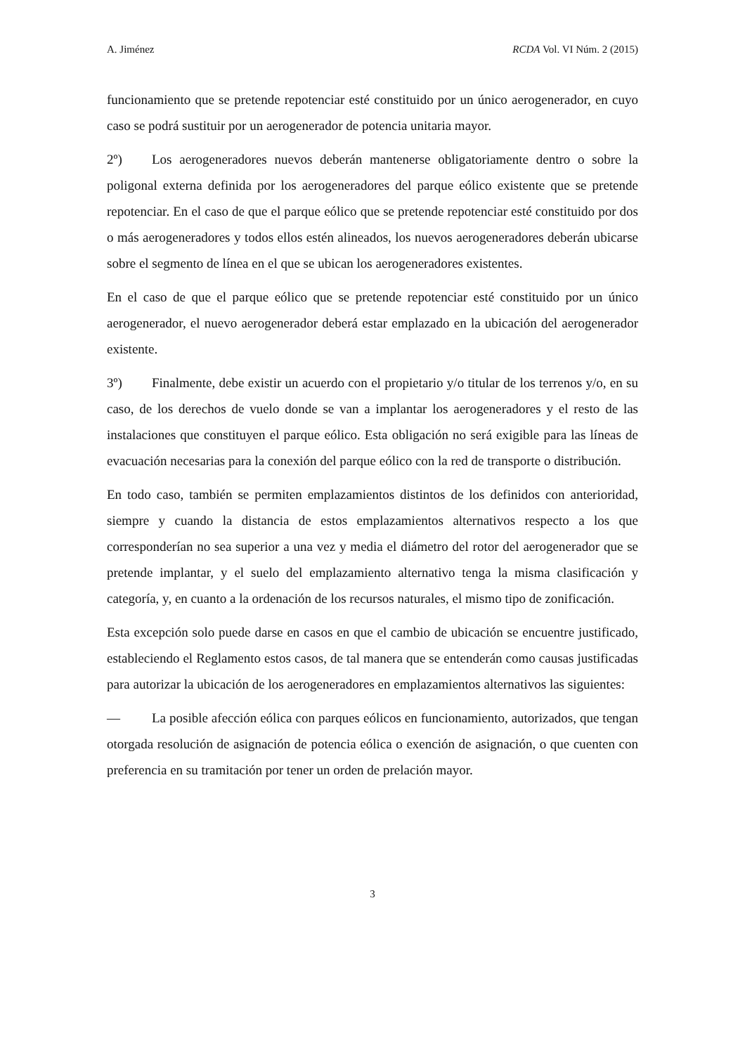A. Jiménez RCDA Vol. VI Núm. 2 (2015)
funcionamiento que se pretende repotenciar esté constituido por un único aerogenerador, en cuyo caso se podrá sustituir por un aerogenerador de potencia unitaria mayor.
2º) Los aerogeneradores nuevos deberán mantenerse obligatoriamente dentro o sobre la poligonal externa definida por los aerogeneradores del parque eólico existente que se pretende repotenciar. En el caso de que el parque eólico que se pretende repotenciar esté constituido por dos o más aerogeneradores y todos ellos estén alineados, los nuevos aerogeneradores deberán ubicarse sobre el segmento de línea en el que se ubican los aerogeneradores existentes.
En el caso de que el parque eólico que se pretende repotenciar esté constituido por un único aerogenerador, el nuevo aerogenerador deberá estar emplazado en la ubicación del aerogenerador existente.
3º) Finalmente, debe existir un acuerdo con el propietario y/o titular de los terrenos y/o, en su caso, de los derechos de vuelo donde se van a implantar los aerogeneradores y el resto de las instalaciones que constituyen el parque eólico. Esta obligación no será exigible para las líneas de evacuación necesarias para la conexión del parque eólico con la red de transporte o distribución.
En todo caso, también se permiten emplazamientos distintos de los definidos con anterioridad, siempre y cuando la distancia de estos emplazamientos alternativos respecto a los que corresponderían no sea superior a una vez y media el diámetro del rotor del aerogenerador que se pretende implantar, y el suelo del emplazamiento alternativo tenga la misma clasificación y categoría, y, en cuanto a la ordenación de los recursos naturales, el mismo tipo de zonificación.
Esta excepción solo puede darse en casos en que el cambio de ubicación se encuentre justificado, estableciendo el Reglamento estos casos, de tal manera que se entenderán como causas justificadas para autorizar la ubicación de los aerogeneradores en emplazamientos alternativos las siguientes:
— La posible afección eólica con parques eólicos en funcionamiento, autorizados, que tengan otorgada resolución de asignación de potencia eólica o exención de asignación, o que cuenten con preferencia en su tramitación por tener un orden de prelación mayor.
3